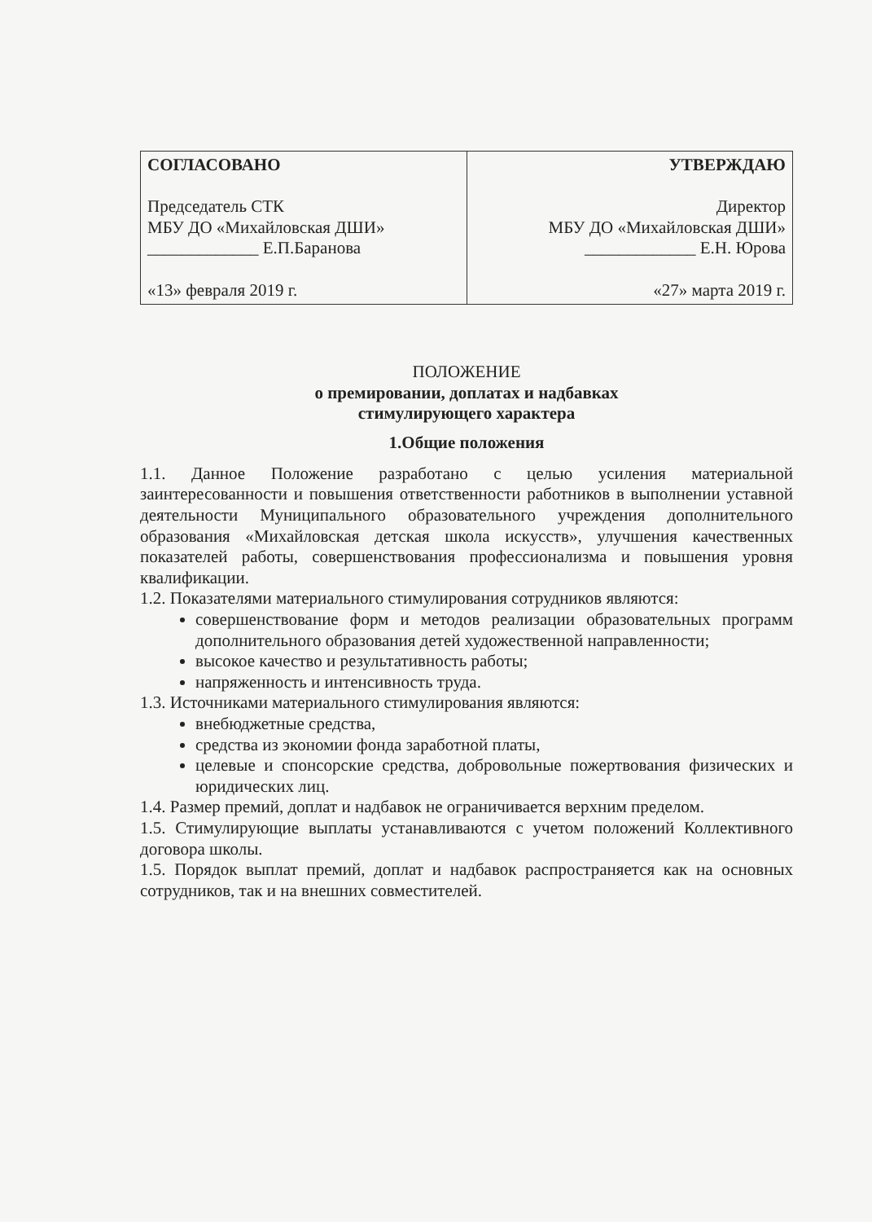| СОГЛАСОВАНО Председатель СТК МБУ ДО «Михайловская ДШИ» _____________ Е.П.Баранова «13» февраля 2019 г. | УТВЕРЖДАЮ Директор МБУ ДО «Михайловская ДШИ» _____________ Е.Н. Юрова «27» марта 2019 г. |
ПОЛОЖЕНИЕ
о премировании, доплатах и надбавках
стимулирующего характера
1.Общие положения
1.1. Данное Положение разработано с целью усиления материальной заинтересованности и повышения ответственности работников в выполнении уставной деятельности Муниципального образовательного учреждения дополнительного образования «Михайловская детская школа искусств», улучшения качественных показателей работы, совершенствования профессионализма и повышения уровня квалификации.
1.2. Показателями материального стимулирования сотрудников являются:
совершенствование форм и методов реализации образовательных программ дополнительного образования детей художественной направленности;
высокое качество и результативность работы;
напряженность и интенсивность труда.
1.3. Источниками материального стимулирования являются:
внебюджетные средства,
средства из экономии фонда заработной платы,
целевые и спонсорские средства, добровольные пожертвования физических и юридических лиц.
1.4. Размер премий, доплат и надбавок не ограничивается верхним пределом.
1.5. Стимулирующие выплаты устанавливаются с учетом положений Коллективного договора школы.
1.5. Порядок выплат премий, доплат и надбавок распространяется как на основных сотрудников, так и на внешних совместителей.